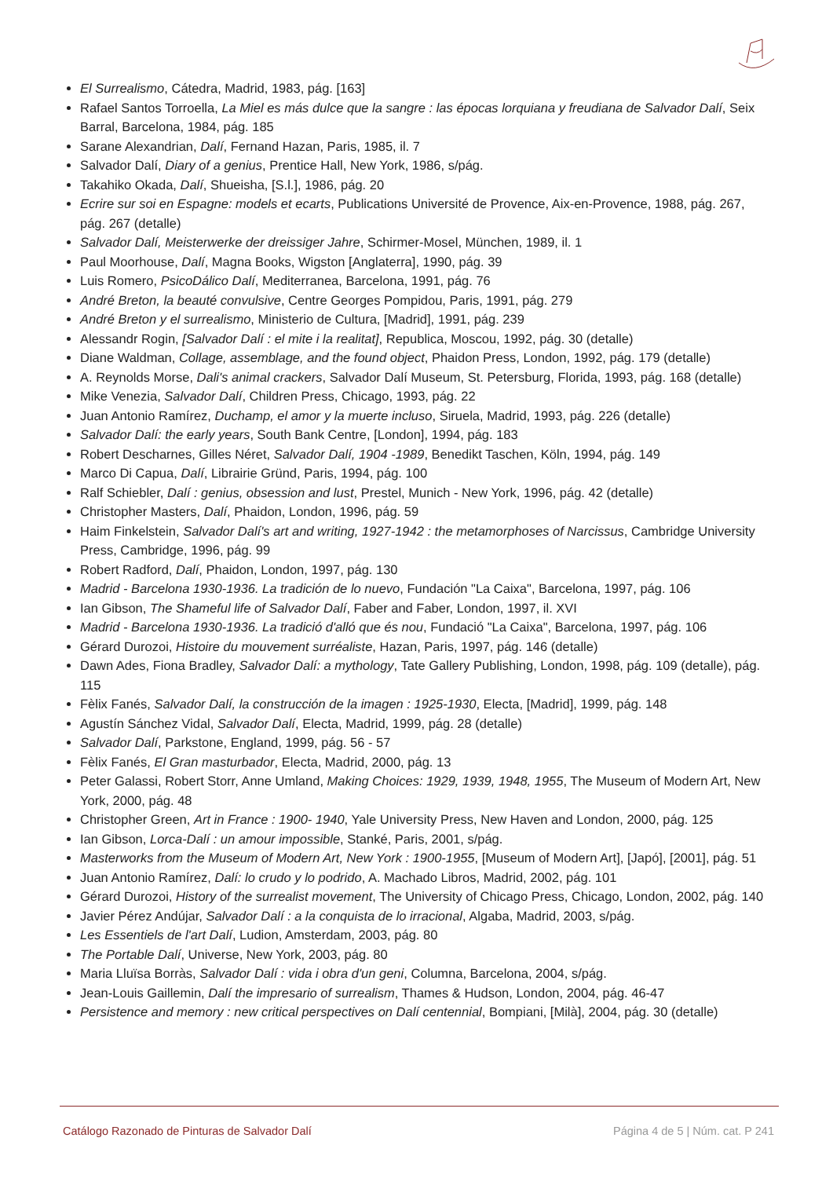El Surrealismo, Cátedra, Madrid, 1983, pág. [163]
Rafael Santos Torroella, La Miel es más dulce que la sangre : las épocas lorquiana y freudiana de Salvador Dalí, Seix Barral, Barcelona, 1984, pág. 185
Sarane Alexandrian, Dalí, Fernand Hazan, Paris, 1985, il. 7
Salvador Dalí, Diary of a genius, Prentice Hall, New York, 1986, s/pág.
Takahiko Okada, Dalí, Shueisha, [S.l.], 1986, pág. 20
Ecrire sur soi en Espagne: models et ecarts, Publications Université de Provence, Aix-en-Provence, 1988, pág. 267, pág. 267 (detalle)
Salvador Dalí, Meisterwerke der dreissiger Jahre, Schirmer-Mosel, München, 1989, il. 1
Paul Moorhouse, Dalí, Magna Books, Wigston [Anglaterra], 1990, pág. 39
Luis Romero, PsicoDálico Dalí, Mediterranea, Barcelona, 1991, pág. 76
André Breton, la beauté convulsive, Centre Georges Pompidou, Paris, 1991, pág. 279
André Breton y el surrealismo, Ministerio de Cultura, [Madrid], 1991, pág. 239
Alessandr Rogin, [Salvador Dalí : el mite i la realitat], Republica, Moscou, 1992, pág. 30 (detalle)
Diane Waldman, Collage, assemblage, and the found object, Phaidon Press, London, 1992, pág. 179 (detalle)
A. Reynolds Morse, Dali's animal crackers, Salvador Dalí Museum, St. Petersburg, Florida, 1993, pág. 168 (detalle)
Mike Venezia, Salvador Dalí, Children Press, Chicago, 1993, pág. 22
Juan Antonio Ramírez, Duchamp, el amor y la muerte incluso, Siruela, Madrid, 1993, pág. 226 (detalle)
Salvador Dalí: the early years, South Bank Centre, [London], 1994, pág. 183
Robert Descharnes, Gilles Néret, Salvador Dalí, 1904 -1989, Benedikt Taschen, Köln, 1994, pág. 149
Marco Di Capua, Dalí, Librairie Gründ, Paris, 1994, pág. 100
Ralf Schiebler, Dalí : genius, obsession and lust, Prestel, Munich - New York, 1996, pág. 42 (detalle)
Christopher Masters, Dalí, Phaidon, London, 1996, pág. 59
Haim Finkelstein, Salvador Dalí's art and writing, 1927-1942 : the metamorphoses of Narcissus, Cambridge University Press, Cambridge, 1996, pág. 99
Robert Radford, Dalí, Phaidon, London, 1997, pág. 130
Madrid - Barcelona 1930-1936. La tradición de lo nuevo, Fundación "La Caixa", Barcelona, 1997, pág. 106
Ian Gibson, The Shameful life of Salvador Dalí, Faber and Faber, London, 1997, il. XVI
Madrid - Barcelona 1930-1936. La tradició d'alló que és nou, Fundació "La Caixa", Barcelona, 1997, pág. 106
Gérard Durozoi, Histoire du mouvement surréaliste, Hazan, Paris, 1997, pág. 146 (detalle)
Dawn Ades, Fiona Bradley, Salvador Dalí: a mythology, Tate Gallery Publishing, London, 1998, pág. 109 (detalle), pág. 115
Fèlix Fanés, Salvador Dalí, la construcción de la imagen : 1925-1930, Electa, [Madrid], 1999, pág. 148
Agustín Sánchez Vidal, Salvador Dalí, Electa, Madrid, 1999, pág. 28 (detalle)
Salvador Dalí, Parkstone, England, 1999, pág. 56 - 57
Fèlix Fanés, El Gran masturbador, Electa, Madrid, 2000, pág. 13
Peter Galassi, Robert Storr, Anne Umland, Making Choices: 1929, 1939, 1948, 1955, The Museum of Modern Art, New York, 2000, pág. 48
Christopher Green, Art in France : 1900- 1940, Yale University Press, New Haven and London, 2000, pág. 125
Ian Gibson, Lorca-Dalí : un amour impossible, Stanké, Paris, 2001, s/pág.
Masterworks from the Museum of Modern Art, New York : 1900-1955, [Museum of Modern Art], [Japó], [2001], pág. 51
Juan Antonio Ramírez, Dalí: lo crudo y lo podrido, A. Machado Libros, Madrid, 2002, pág. 101
Gérard Durozoi, History of the surrealist movement, The University of Chicago Press, Chicago, London, 2002, pág. 140
Javier Pérez Andújar, Salvador Dalí : a la conquista de lo irracional, Algaba, Madrid, 2003, s/pág.
Les Essentiels de l'art Dalí, Ludion, Amsterdam, 2003, pág. 80
The Portable Dalí, Universe, New York, 2003, pág. 80
Maria Lluïsa Borràs, Salvador Dalí : vida i obra d'un geni, Columna, Barcelona, 2004, s/pág.
Jean-Louis Gaillemin, Dalí the impresario of surrealism, Thames & Hudson, London, 2004, pág. 46-47
Persistence and memory : new critical perspectives on Dalí centennial, Bompiani, [Milà], 2004, pág. 30 (detalle)
Catálogo Razonado de Pinturas de Salvador Dalí Página 4 de 5 | Núm. cat. P 241